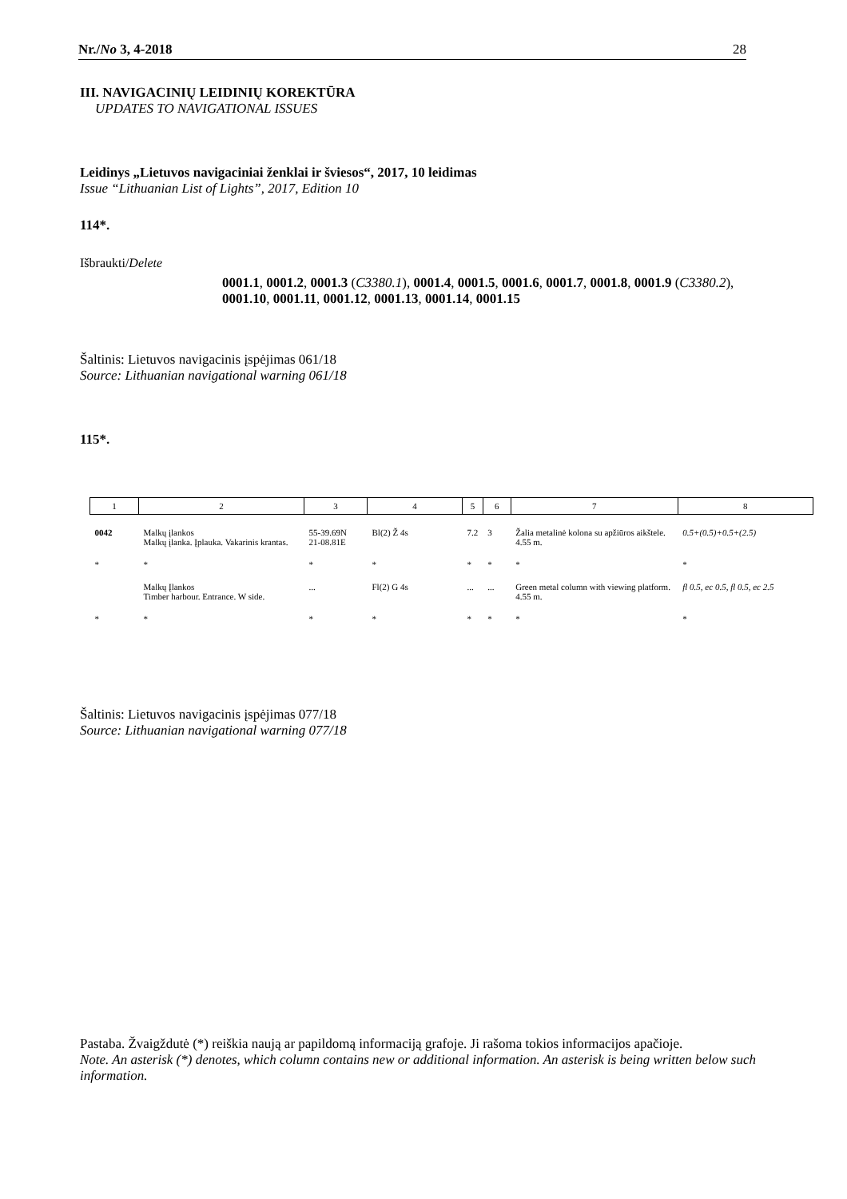Nr./No 3, 4-2018 28
III. NAVIGACINIŲ LEIDINIŲ KOREKTŪRA
UPDATES TO NAVIGATIONAL ISSUES
Leidinys „Lietuvos navigaciniai ženklai ir šviesos“, 2017, 10 leidimas
Issue “Lithuanian List of Lights”, 2017, Edition 10
114*.
Išbraukti/Delete
0001.1, 0001.2, 0001.3 (C3380.1), 0001.4, 0001.5, 0001.6, 0001.7, 0001.8, 0001.9 (C3380.2), 0001.10, 0001.11, 0001.12, 0001.13, 0001.14, 0001.15
Šaltinis: Lietuvos navigacinis įspėjimas 061/18
Source: Lithuanian navigational warning 061/18
115*.
| 1 | 2 | 3 | 4 | 5 | 6 | 7 | 8 |
| 0042 | Malkų įlankos Malkų įlanka. Įplauka. Vakarinis krantas. | 55-39.69N 21-08.81E | Bl(2) Ž 4s | 7.2 | 3 | Žalia metalinė kolona su apžiūros aikštele. 4.55 m. | 0.5+(0.5)+0.5+(2.5) |
| * | * | * | * | * | * | * | * |
| | Malkų Įlankos Timber harbour. Entrance. W side. | ... | Fl(2) G 4s | ... | ... | Green metal column with viewing platform. 4.55 m. | fl 0.5, ec 0.5, fl 0.5, ec 2.5 |
| * | * | * | * | * | * | * | * |
Šaltinis: Lietuvos navigacinis įspėjimas 077/18
Source: Lithuanian navigational warning 077/18
Pastaba. Žvaigždutė (*) reiškia naują ar papildomą informaciją grafoje. Ji rašoma tokios informacijos apačioje.
Note. An asterisk (*) denotes, which column contains new or additional information. An asterisk is being written below such information.